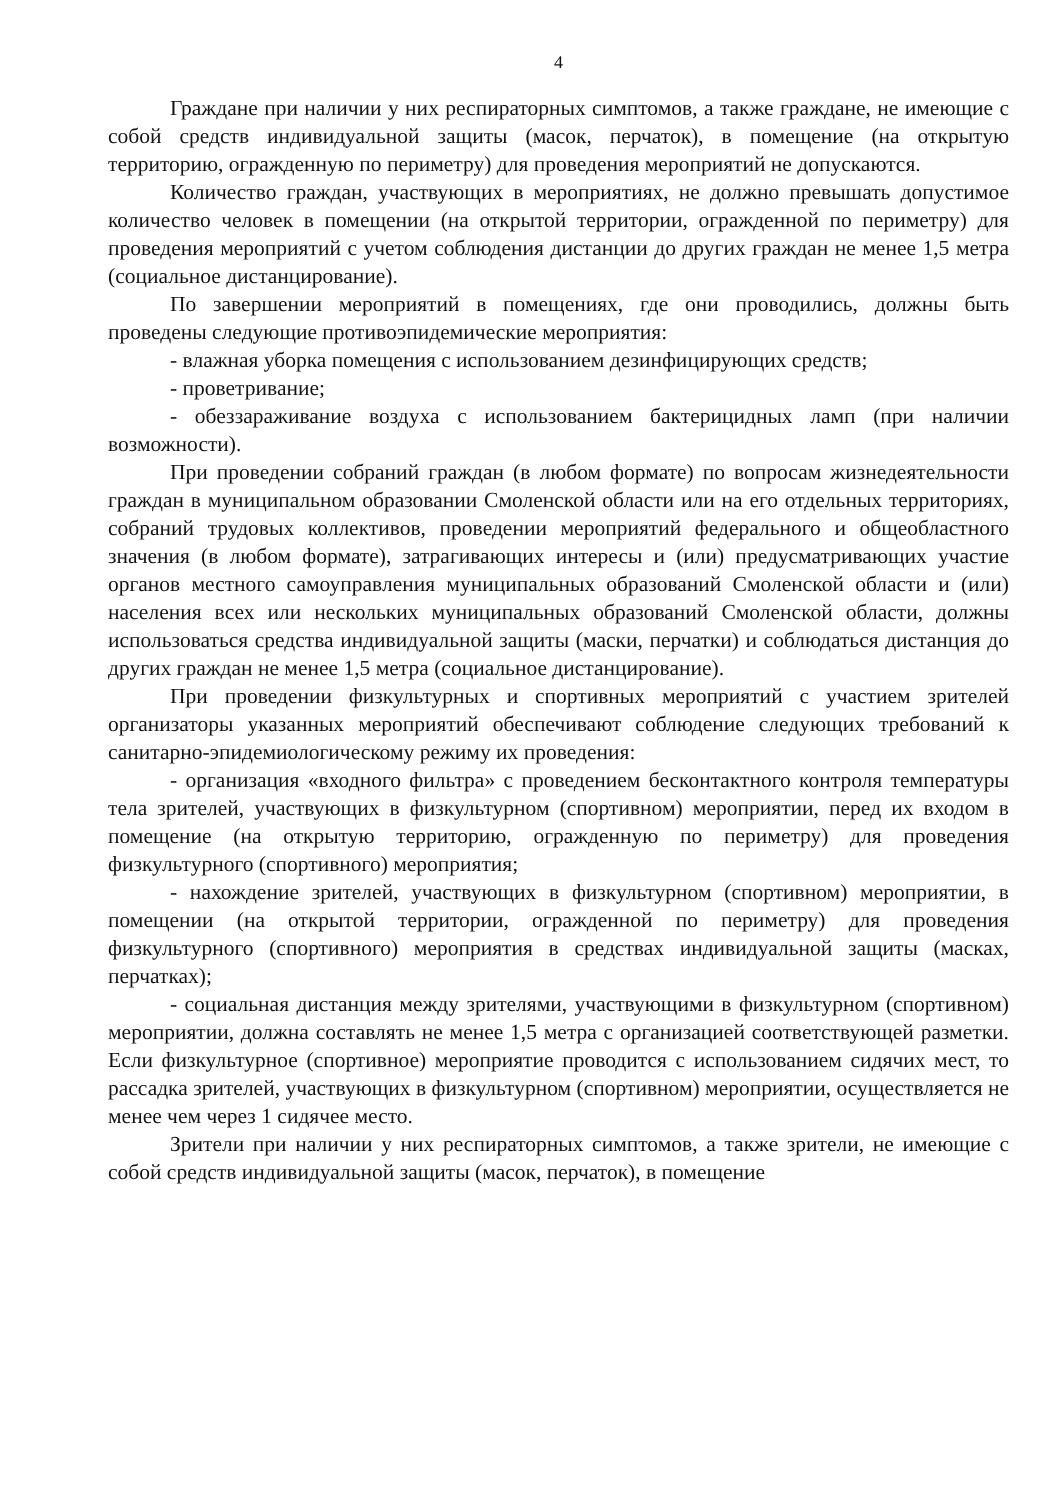4
Граждане при наличии у них респираторных симптомов, а также граждане, не имеющие с собой средств индивидуальной защиты (масок, перчаток), в помещение (на открытую территорию, огражденную по периметру) для проведения мероприятий не допускаются.
Количество граждан, участвующих в мероприятиях, не должно превышать допустимое количество человек в помещении (на открытой территории, огражденной по периметру) для проведения мероприятий с учетом соблюдения дистанции до других граждан не менее 1,5 метра (социальное дистанцирование).
По завершении мероприятий в помещениях, где они проводились, должны быть проведены следующие противоэпидемические мероприятия:
- влажная уборка помещения с использованием дезинфицирующих средств;
- проветривание;
- обеззараживание воздуха с использованием бактерицидных ламп (при наличии возможности).
При проведении собраний граждан (в любом формате) по вопросам жизнедеятельности граждан в муниципальном образовании Смоленской области или на его отдельных территориях, собраний трудовых коллективов, проведении мероприятий федерального и общеобластного значения (в любом формате), затрагивающих интересы и (или) предусматривающих участие органов местного самоуправления муниципальных образований Смоленской области и (или) населения всех или нескольких муниципальных образований Смоленской области, должны использоваться средства индивидуальной защиты (маски, перчатки) и соблюдаться дистанция до других граждан не менее 1,5 метра (социальное дистанцирование).
При проведении физкультурных и спортивных мероприятий с участием зрителей организаторы указанных мероприятий обеспечивают соблюдение следующих требований к санитарно-эпидемиологическому режиму их проведения:
- организация «входного фильтра» с проведением бесконтактного контроля температуры тела зрителей, участвующих в физкультурном (спортивном) мероприятии, перед их входом в помещение (на открытую территорию, огражденную по периметру) для проведения физкультурного (спортивного) мероприятия;
- нахождение зрителей, участвующих в физкультурном (спортивном) мероприятии, в помещении (на открытой территории, огражденной по периметру) для проведения физкультурного (спортивного) мероприятия в средствах индивидуальной защиты (масках, перчатках);
- социальная дистанция между зрителями, участвующими в физкультурном (спортивном) мероприятии, должна составлять не менее 1,5 метра с организацией соответствующей разметки. Если физкультурное (спортивное) мероприятие проводится с использованием сидячих мест, то рассадка зрителей, участвующих в физкультурном (спортивном) мероприятии, осуществляется не менее чем через 1 сидячее место.
Зрители при наличии у них респираторных симптомов, а также зрители, не имеющие с собой средств индивидуальной защиты (масок, перчаток), в помещение